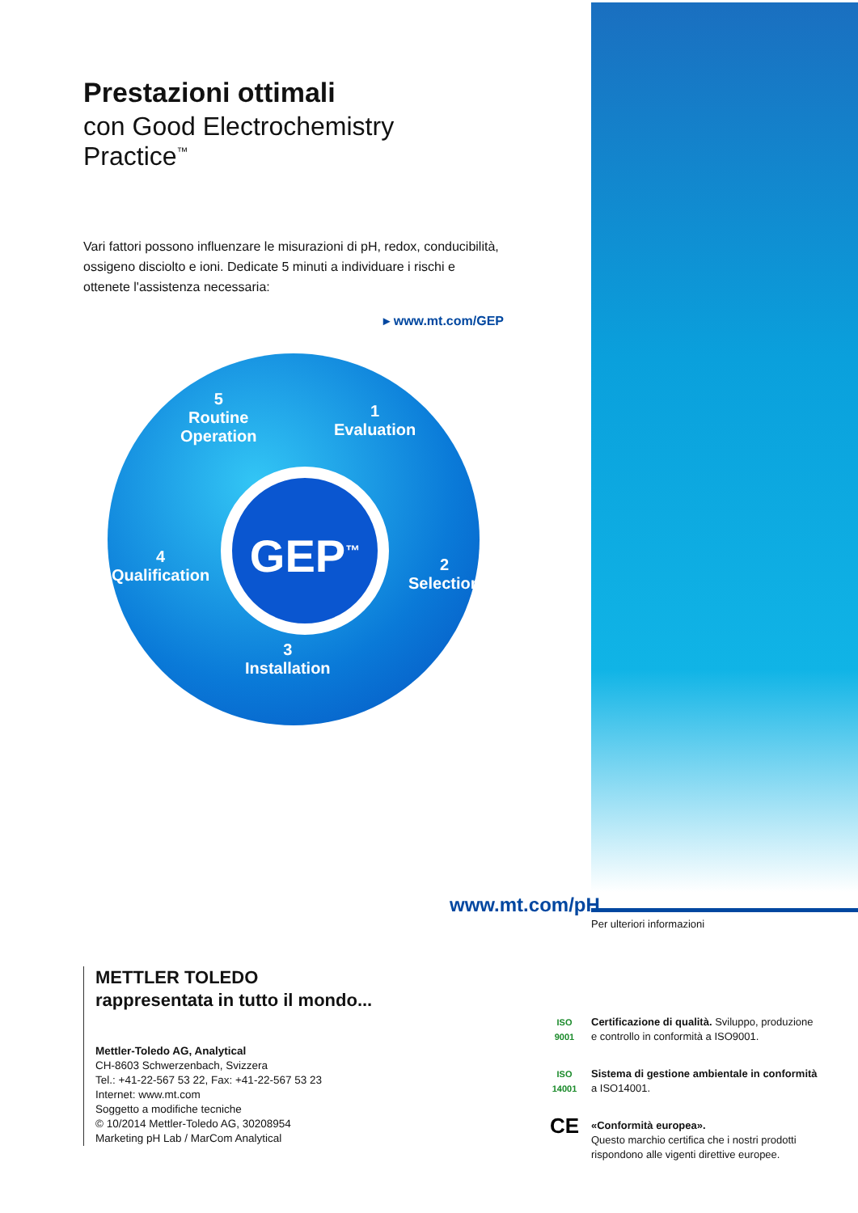Prestazioni ottimali
con Good Electrochemistry Practice<sup>™</sup>
Vari fattori possono influenzare le misurazioni di pH, redox, conducibilità, ossigeno disciolto e ioni. Dedicate 5 minuti a individuare i rischi e ottenete l'assistenza necessaria:
▸ www.mt.com/GEP
5
Routine
Operation
1
Evaluation
GEP<sup>™</sup>
4
Qualification
2
Selection
3
Installation
www.mt.com/pH
Per ulteriori informazioni
METTLER TOLEDO
rappresentata in tutto il mondo...
Mettler-Toledo AG, Analytical
CH-8603 Schwerzenbach, Svizzera
Tel.: +41-22-567 53 22, Fax: +41-22-567 53 23
Internet: www.mt.com
Soggetto a modifiche tecniche
© 10/2014 Mettler-Toledo AG, 30208954
Marketing pH Lab / MarCom Analytical
ISO
9001
Certificazione di qualità. Sviluppo, produzione e controllo in conformità a ISO9001.
ISO
14001
Sistema di gestione ambientale in conformità a ISO14001.
CE
«Conformità europea».
Questo marchio certifica che i nostri prodotti rispondono alle vigenti direttive europee.